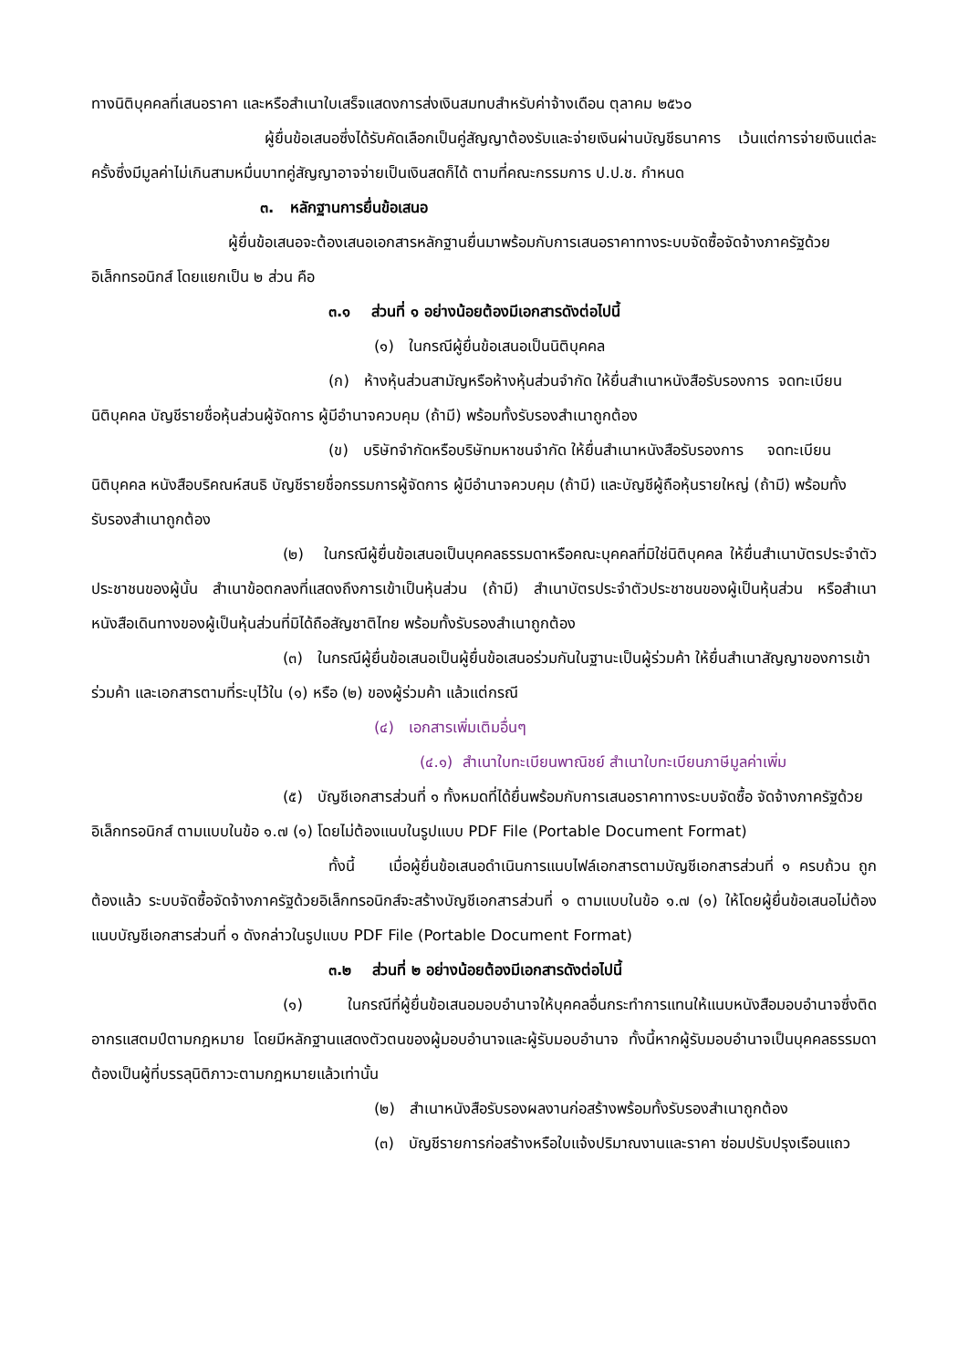ทางนิติบุคคลที่เสนอราคา และหรือสำเนาใบเสร็จแสดงการส่งเงินสมทบสำหรับค่าจ้างเดือน ตุลาคม ๒๕๖๐
ผู้ยื่นข้อเสนอซึ่งได้รับคัดเลือกเป็นคู่สัญญาต้องรับและจ่ายเงินผ่านบัญชีธนาคาร เว้นแต่การจ่ายเงินแต่ละครั้งซึ่งมีมูลค่าไม่เกินสามหมื่นบาทคู่สัญญาอาจจ่ายเป็นเงินสดก็ได้ ตามที่คณะกรรมการ ป.ป.ช. กำหนด
๓. หลักฐานการยื่นข้อเสนอ
ผู้ยื่นข้อเสนอจะต้องเสนอเอกสารหลักฐานยื่นมาพร้อมกับการเสนอราคาทางระบบจัดซื้อจัดจ้างภาครัฐด้วยอิเล็กทรอนิกส์ โดยแยกเป็น ๒ ส่วน คือ
๓.๑ ส่วนที่ ๑ อย่างน้อยต้องมีเอกสารดังต่อไปนี้
(๑) ในกรณีผู้ยื่นข้อเสนอเป็นนิติบุคคล
(ก) ห้างหุ้นส่วนสามัญหรือห้างหุ้นส่วนจำกัด ให้ยื่นสำเนาหนังสือรับรองการ จดทะเบียนนิติบุคคล บัญชีรายชื่อหุ้นส่วนผู้จัดการ ผู้มีอำนาจควบคุม (ถ้ามี) พร้อมทั้งรับรองสำเนาถูกต้อง
(ข) บริษัทจำกัดหรือบริษัทมหาชนจำกัด ให้ยื่นสำเนาหนังสือรับรองการ จดทะเบียนนิติบุคคล หนังสือบริคณห์สนธิ บัญชีรายชื่อกรรมการผู้จัดการ ผู้มีอำนาจควบคุม (ถ้ามี) และบัญชีผู้ถือหุ้นรายใหญ่ (ถ้ามี) พร้อมทั้งรับรองสำเนาถูกต้อง
(๒) ในกรณีผู้ยื่นข้อเสนอเป็นบุคคลธรรมดาหรือคณะบุคคลที่มิใช่นิติบุคคล ให้ยื่นสำเนาบัตรประจำตัวประชาชนของผู้นั้น สำเนาข้อตกลงที่แสดงถึงการเข้าเป็นหุ้นส่วน (ถ้ามี) สำเนาบัตรประจำตัวประชาชนของผู้เป็นหุ้นส่วน หรือสำเนาหนังสือเดินทางของผู้เป็นหุ้นส่วนที่มิได้ถือสัญชาติไทย พร้อมทั้งรับรองสำเนาถูกต้อง
(๓) ในกรณีผู้ยื่นข้อเสนอเป็นผู้ยื่นข้อเสนอร่วมกันในฐานะเป็นผู้ร่วมค้า ให้ยื่นสำเนาสัญญาของการเข้าร่วมค้า และเอกสารตามที่ระบุไว้ใน (๑) หรือ (๒) ของผู้ร่วมค้า แล้วแต่กรณี
(๔) เอกสารเพิ่มเติมอื่นๆ
(๔.๑) สำเนาใบทะเบียนพาณิชย์ สำเนาใบทะเบียนภาษีมูลค่าเพิ่ม
(๕) บัญชีเอกสารส่วนที่ ๑ ทั้งหมดที่ได้ยื่นพร้อมกับการเสนอราคาทางระบบจัดซื้อ จัดจ้างภาครัฐด้วยอิเล็กทรอนิกส์ ตามแบบในข้อ ๑.๗ (๑) โดยไม่ต้องแนบในรูปแบบ PDF File (Portable Document Format)
ทั้งนี้ เมื่อผู้ยื่นข้อเสนอดำเนินการแนบไฟล์เอกสารตามบัญชีเอกสารส่วนที่ ๑ ครบถ้วน ถูกต้องแล้ว ระบบจัดซื้อจัดจ้างภาครัฐด้วยอิเล็กทรอนิกส์จะสร้างบัญชีเอกสารส่วนที่ ๑ ตามแบบในข้อ ๑.๗ (๑) ให้โดยผู้ยื่นข้อเสนอไม่ต้องแนบบัญชีเอกสารส่วนที่ ๑ ดังกล่าวในรูปแบบ PDF File (Portable Document Format)
๓.๒ ส่วนที่ ๒ อย่างน้อยต้องมีเอกสารดังต่อไปนี้
(๑) ในกรณีที่ผู้ยื่นข้อเสนอมอบอำนาจให้บุคคลอื่นกระทำการแทนให้แนบหนังสือมอบอำนาจซึ่งติดอากรแสตมป์ตามกฎหมาย โดยมีหลักฐานแสดงตัวตนของผู้มอบอำนาจและผู้รับมอบอำนาจ ทั้งนี้หากผู้รับมอบอำนาจเป็นบุคคลธรรมดาต้องเป็นผู้ที่บรรลุนิติภาวะตามกฎหมายแล้วเท่านั้น
(๒) สำเนาหนังสือรับรองผลงานก่อสร้างพร้อมทั้งรับรองสำเนาถูกต้อง
(๓) บัญชีรายการก่อสร้างหรือใบแจ้งปริมาณงานและราคา ซ่อมปรับปรุงเรือนแถว